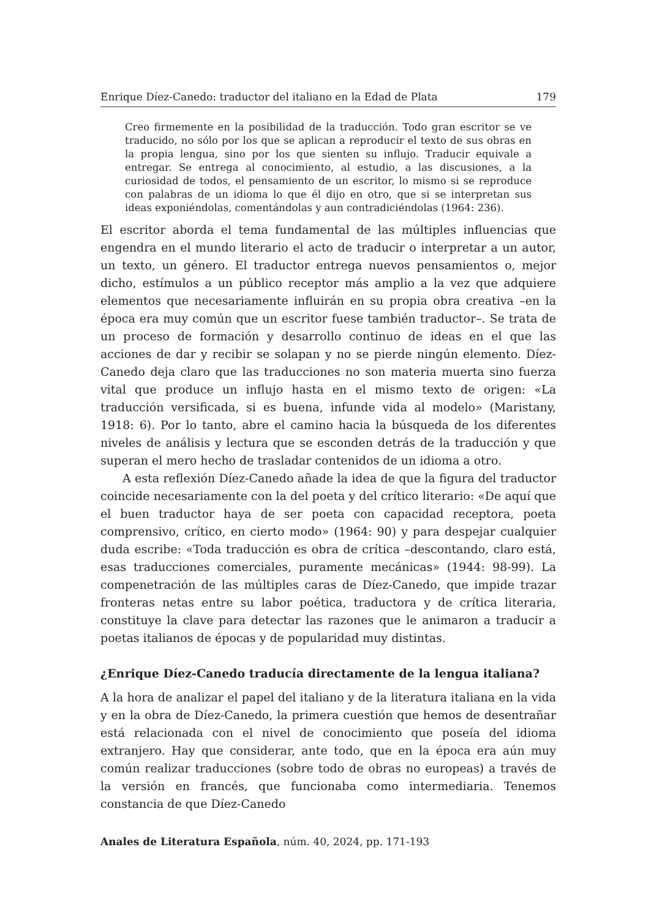Enrique Díez-Canedo: traductor del italiano en la Edad de Plata 179
Creo firmemente en la posibilidad de la traducción. Todo gran escritor se ve traducido, no sólo por los que se aplican a reproducir el texto de sus obras en la propia lengua, sino por los que sienten su influjo. Traducir equivale a entregar. Se entrega al conocimiento, al estudio, a las discusiones, a la curiosidad de todos, el pensamiento de un escritor, lo mismo si se reproduce con palabras de un idioma lo que él dijo en otro, que si se interpretan sus ideas exponiéndolas, comentándolas y aun contradiciéndolas (1964: 236).
El escritor aborda el tema fundamental de las múltiples influencias que engendra en el mundo literario el acto de traducir o interpretar a un autor, un texto, un género. El traductor entrega nuevos pensamientos o, mejor dicho, estímulos a un público receptor más amplio a la vez que adquiere elementos que necesariamente influirán en su propia obra creativa –en la época era muy común que un escritor fuese también traductor–. Se trata de un proceso de formación y desarrollo continuo de ideas en el que las acciones de dar y recibir se solapan y no se pierde ningún elemento. Díez-Canedo deja claro que las traducciones no son materia muerta sino fuerza vital que produce un influjo hasta en el mismo texto de origen: «La traducción versificada, si es buena, infunde vida al modelo» (Maristany, 1918: 6). Por lo tanto, abre el camino hacia la búsqueda de los diferentes niveles de análisis y lectura que se esconden detrás de la traducción y que superan el mero hecho de trasladar contenidos de un idioma a otro.
A esta reflexión Díez-Canedo añade la idea de que la figura del traductor coincide necesariamente con la del poeta y del crítico literario: «De aquí que el buen traductor haya de ser poeta con capacidad receptora, poeta comprensivo, crítico, en cierto modo» (1964: 90) y para despejar cualquier duda escribe: «Toda traducción es obra de crítica –descontando, claro está, esas traducciones comerciales, puramente mecánicas» (1944: 98-99). La compenetración de las múltiples caras de Díez-Canedo, que impide trazar fronteras netas entre su labor poética, traductora y de crítica literaria, constituye la clave para detectar las razones que le animaron a traducir a poetas italianos de épocas y de popularidad muy distintas.
¿Enrique Díez-Canedo traducía directamente de la lengua italiana?
A la hora de analizar el papel del italiano y de la literatura italiana en la vida y en la obra de Díez-Canedo, la primera cuestión que hemos de desentrañar está relacionada con el nivel de conocimiento que poseía del idioma extranjero. Hay que considerar, ante todo, que en la época era aún muy común realizar traducciones (sobre todo de obras no europeas) a través de la versión en francés, que funcionaba como intermediaria. Tenemos constancia de que Díez-Canedo
Anales de Literatura Española, núm. 40, 2024, pp. 171-193